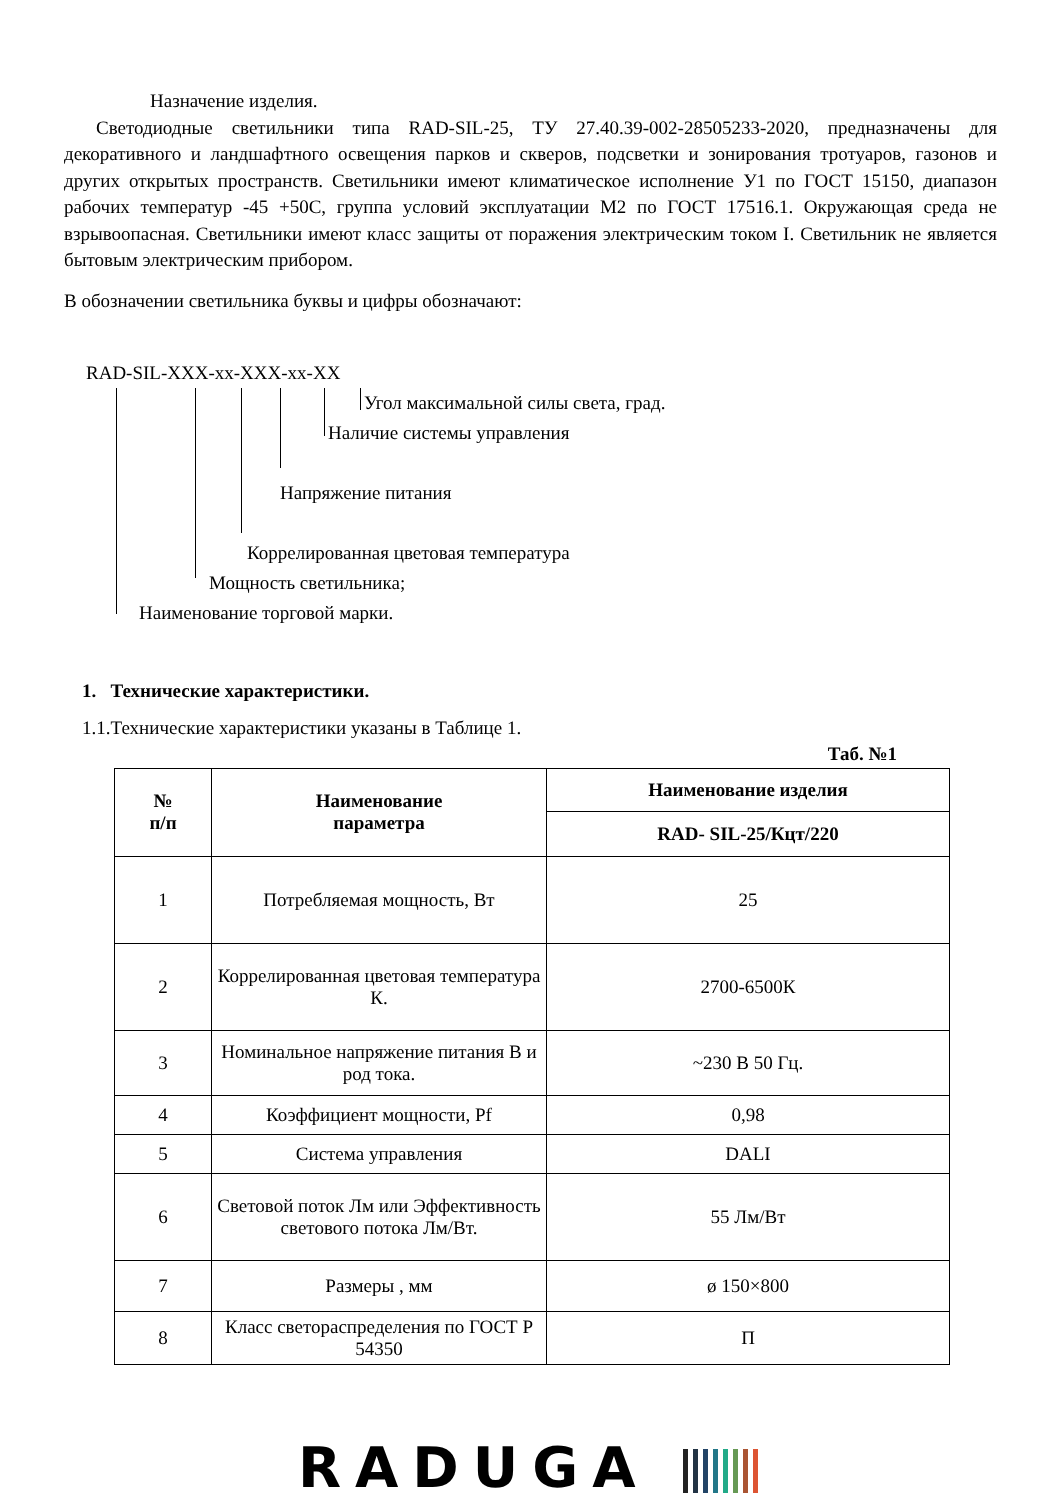Назначение изделия.
Светодиодные светильники типа RAD-SIL-25, ТУ 27.40.39-002-28505233-2020, предназначены для декоративного и ландшафтного освещения парков и скверов, подсветки и зонирования тротуаров, газонов и других открытых пространств. Светильники имеют климатическое исполнение У1 по ГОСТ 15150, диапазон рабочих температур -45 +50С, группа условий эксплуатации М2 по ГОСТ 17516.1. Окружающая среда не взрывоопасная. Светильники имеют класс защиты от поражения электрическим током I. Светильник не является бытовым электрическим прибором.
В обозначении светильника буквы и цифры обозначают:
RAD-SIL-XXX-xx-XXX-xx-XX
Угол максимальной силы света, град.
Наличие системы управления
Напряжение питания
Коррелированная цветовая температура
Мощность светильника;
Наименование торговой марки.
1. Технические характеристики.
1.1.Технические характеристики указаны в Таблице 1.
Таб. №1
| № п/п | Наименование параметра | Наименование изделия |
| --- | --- | --- |
| | | RAD- SIL-25/Кцт/220 |
| 1 | Потребляемая мощность, Вт | 25 |
| 2 | Коррелированная цветовая температура К. | 2700-6500К |
| 3 | Номинальное напряжение питания В и род тока. | ~230 В 50 Гц. |
| 4 | Коэффициент мощности, Pf | 0,98 |
| 5 | Система управления | DALI |
| 6 | Световой поток Лм или Эффективность светового потока Лм/Вт. | 55 Лм/Вт |
| 7 | Размеры , мм | ø 150×800 |
| 8 | Класс светораспределения по ГОСТ Р 54350 | П |
RADUGA